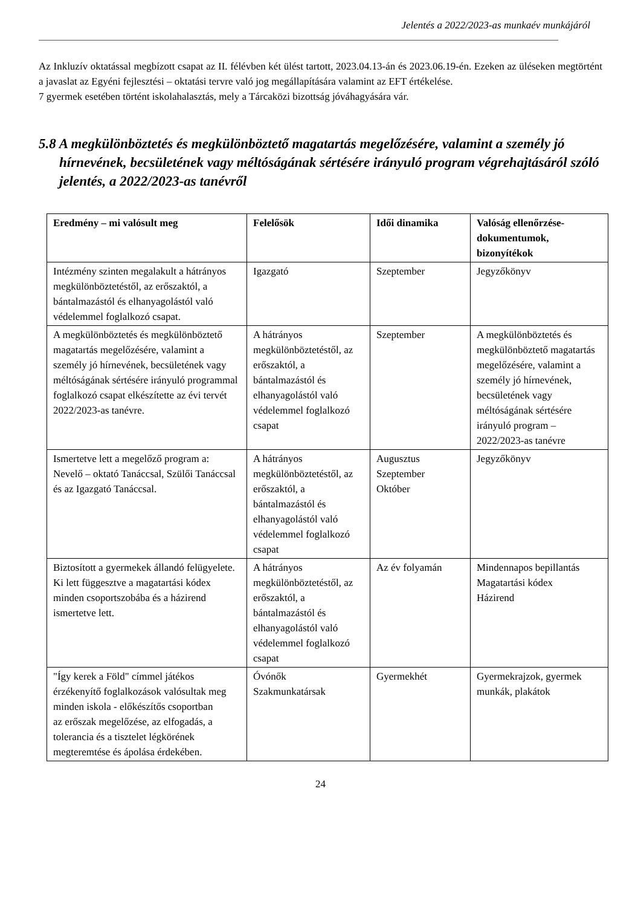Jelentés a 2022/2023-as munkaév munkájáról
Az Inkluzív oktatással megbízott csapat az II. félévben két ülést tartott, 2023.04.13-án és 2023.06.19-én. Ezeken az üléseken megtörtént a javaslat az Egyéni fejlesztési – oktatási tervre való jog megállapítására valamint az EFT értékelése.
7 gyermek esetében történt iskolahalasztás, mely a Tárcaközi bizottság jóváhagyására vár.
5.8 A megkülönböztetés és megkülönböztető magatartás megelőzésére, valamint a személy jó hírnevének, becsületének vagy méltóságának sértésére irányuló program végrehajtásáról szóló jelentés, a 2022/2023-as tanévről
| Eredmény – mi valósult meg | Felelősök | Idői dinamika | Valóság ellenőrzése-dokumentumok, bizonyítékok |
| --- | --- | --- | --- |
| Intézmény szinten megalakult a hátrányos megkülönböztetéstől, az erőszaktól, a bántalmazástól és elhanyagolástól való védelemmel foglalkozó csapat. | Igazgató | Szeptember | Jegyzőkönyv |
| A megkülönböztetés és megkülönböztető magatartás megelőzésére, valamint a személy jó hírnevének, becsületének vagy méltóságának sértésére irányuló programmal foglalkozó csapat elkészítette az évi tervét 2022/2023-as tanévre. | A hátrányos megkülönböztetéstől, az erőszaktól, a bántalmazástól és elhanyagolástól való védelemmel foglalkozó csapat | Szeptember | A megkülönböztetés és megkülönböztető magatartás megelőzésére, valamint a személy jó hírnevének, becsületének vagy méltóságának sértésére irányuló program – 2022/2023-as tanévre |
| Ismertetve lett a megelőző program a: Nevelő – oktató Tanáccsal, Szülői Tanáccsal és az Igazgató Tanáccsal. | A hátrányos megkülönböztetéstől, az erőszaktól, a bántalmazástól és elhanyagolástól való védelemmel foglalkozó csapat | Augusztus Szeptember Október | Jegyzőkönyv |
| Biztosított a gyermekek állandó felügyelete. Ki lett függesztve a magatartási kódex minden csoportszobába és a házirend ismertetve lett. | A hátrányos megkülönböztetéstől, az erőszaktól, a bántalmazástól és elhanyagolástól való védelemmel foglalkozó csapat | Az év folyamán | Mindennapos bepillantás Magatartási kódex Házirend |
| "Így kerek a Föld" címmel játékos érzékenyítő foglalkozások valósultak meg minden iskola - előkészítős csoportban az erőszak megelőzése, az elfogadás, a tolerancia és a tisztelet légkörének megteremtése és ápolása érdekében. | Óvónők Szakmunkatársak | Gyermekhét | Gyermekrajzok, gyermek munkák, plakátok |
24